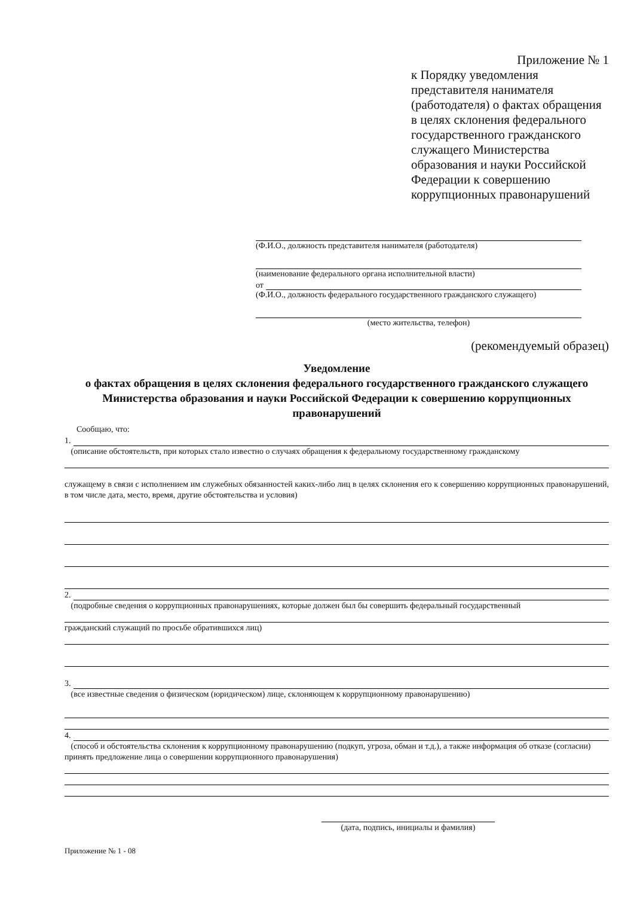Приложение № 1
к Порядку уведомления
представителя нанимателя
(работодателя) о фактах обращения
в целях склонения федерального
государственного гражданского
служащего Министерства
образования и науки Российской
Федерации к совершению
коррупционных правонарушений
(Ф.И.О., должность представителя нанимателя (работодателя)
(наименование федерального органа исполнительной власти)
от
(Ф.И.О., должность федерального государственного гражданского служащего)
(место жительства, телефон)
(рекомендуемый образец)
Уведомление
о фактах обращения в целях склонения федерального государственного гражданского служащего Министерства образования и науки Российской Федерации к совершению коррупционных правонарушений
Сообщаю, что:
1.
(описание обстоятельств, при которых стало известно о случаях обращения к федеральному государственному гражданскому
служащему в связи с исполнением им служебных обязанностей каких-либо лиц в целях склонения его к совершению коррупционных правонарушений, в том числе дата, место, время, другие обстоятельства и условия)
2.
(подробные сведения о коррупционных правонарушениях, которые должен был бы совершить федеральный государственный
гражданский служащий по просьбе обратившихся лиц)
3.
(все известные сведения о физическом (юридическом) лице, склоняющем к коррупционному правонарушению)
4.
(способ и обстоятельства склонения к коррупционному правонарушению (подкуп, угроза, обман и т.д.), а также информация об отказе (согласии) принять предложение лица о совершении коррупционного правонарушения)
(дата, подпись, инициалы и фамилия)
Приложение № 1 - 08